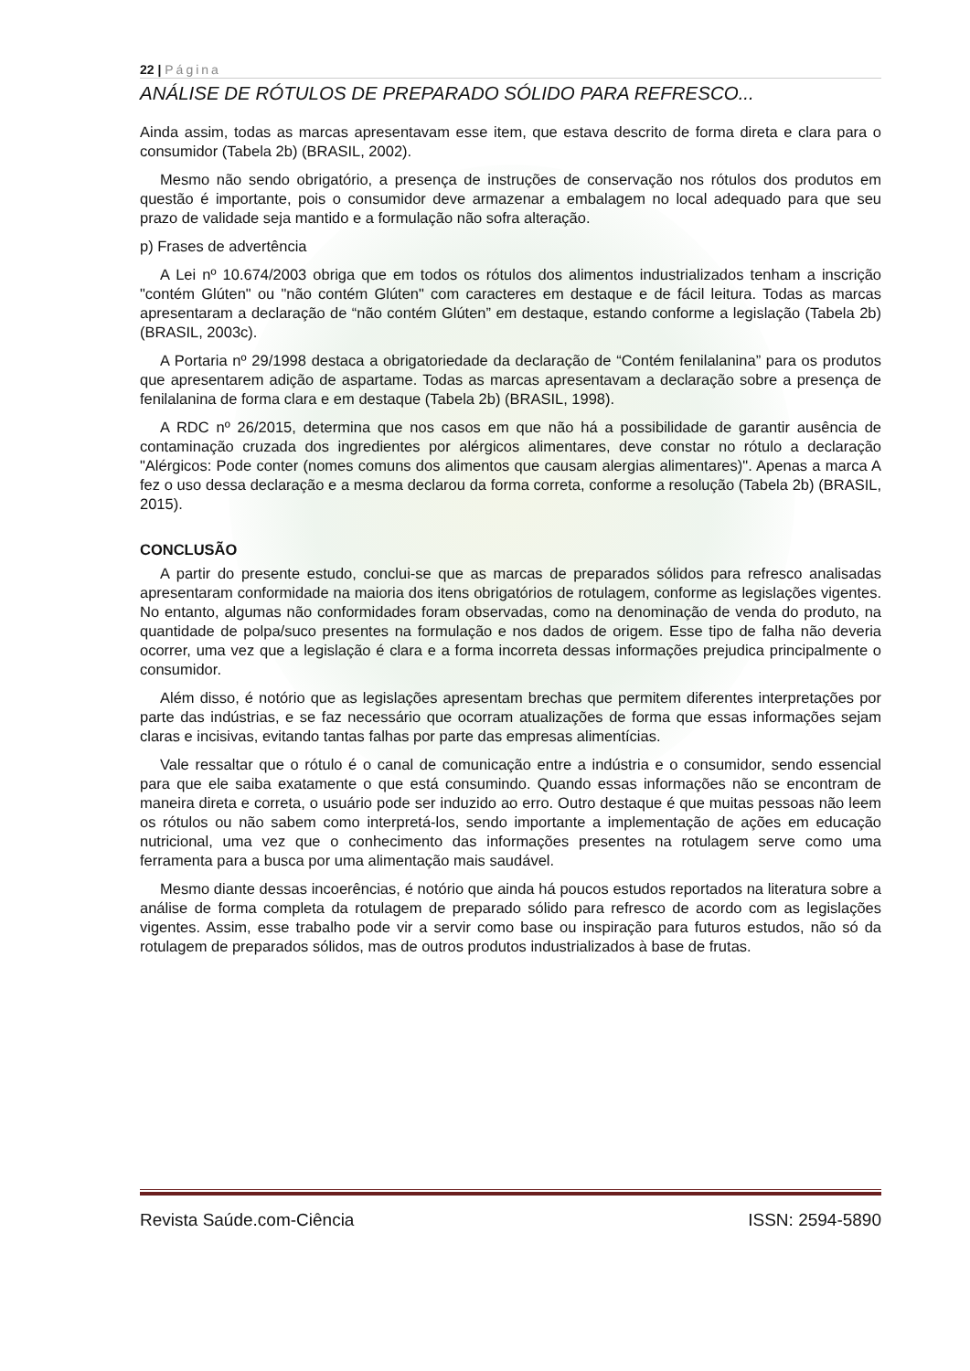22 | Página
ANÁLISE DE RÓTULOS DE PREPARADO SÓLIDO PARA REFRESCO...
Ainda assim, todas as marcas apresentavam esse item, que estava descrito de forma direta e clara para o consumidor (Tabela 2b) (BRASIL, 2002).
Mesmo não sendo obrigatório, a presença de instruções de conservação nos rótulos dos produtos em questão é importante, pois o consumidor deve armazenar a embalagem no local adequado para que seu prazo de validade seja mantido e a formulação não sofra alteração.
p) Frases de advertência
A Lei nº 10.674/2003 obriga que em todos os rótulos dos alimentos industrializados tenham a inscrição "contém Glúten" ou "não contém Glúten" com caracteres em destaque e de fácil leitura. Todas as marcas apresentaram a declaração de “não contém Glúten” em destaque, estando conforme a legislação (Tabela 2b) (BRASIL, 2003c).
A Portaria nº 29/1998 destaca a obrigatoriedade da declaração de “Contém fenilalanina” para os produtos que apresentarem adição de aspartame. Todas as marcas apresentavam a declaração sobre a presença de fenilalanina de forma clara e em destaque (Tabela 2b) (BRASIL, 1998).
A RDC nº 26/2015, determina que nos casos em que não há a possibilidade de garantir ausência de contaminação cruzada dos ingredientes por alérgicos alimentares, deve constar no rótulo a declaração "Alérgicos: Pode conter (nomes comuns dos alimentos que causam alergias alimentares)". Apenas a marca A fez o uso dessa declaração e a mesma declarou da forma correta, conforme a resolução (Tabela 2b) (BRASIL, 2015).
CONCLUSÃO
A partir do presente estudo, conclui-se que as marcas de preparados sólidos para refresco analisadas apresentaram conformidade na maioria dos itens obrigatórios de rotulagem, conforme as legislações vigentes. No entanto, algumas não conformidades foram observadas, como na denominação de venda do produto, na quantidade de polpa/suco presentes na formulação e nos dados de origem. Esse tipo de falha não deveria ocorrer, uma vez que a legislação é clara e a forma incorreta dessas informações prejudica principalmente o consumidor.
Além disso, é notório que as legislações apresentam brechas que permitem diferentes interpretações por parte das indústrias, e se faz necessário que ocorram atualizações de forma que essas informações sejam claras e incisivas, evitando tantas falhas por parte das empresas alimentícias.
Vale ressaltar que o rótulo é o canal de comunicação entre a indústria e o consumidor, sendo essencial para que ele saiba exatamente o que está consumindo. Quando essas informações não se encontram de maneira direta e correta, o usuário pode ser induzido ao erro. Outro destaque é que muitas pessoas não leem os rótulos ou não sabem como interpretá-los, sendo importante a implementação de ações em educação nutricional, uma vez que o conhecimento das informações presentes na rotulagem serve como uma ferramenta para a busca por uma alimentação mais saudável.
Mesmo diante dessas incoerências, é notório que ainda há poucos estudos reportados na literatura sobre a análise de forma completa da rotulagem de preparado sólido para refresco de acordo com as legislações vigentes. Assim, esse trabalho pode vir a servir como base ou inspiração para futuros estudos, não só da rotulagem de preparados sólidos, mas de outros produtos industrializados à base de frutas.
Revista Saúde.com-Ciência ISSN: 2594-5890